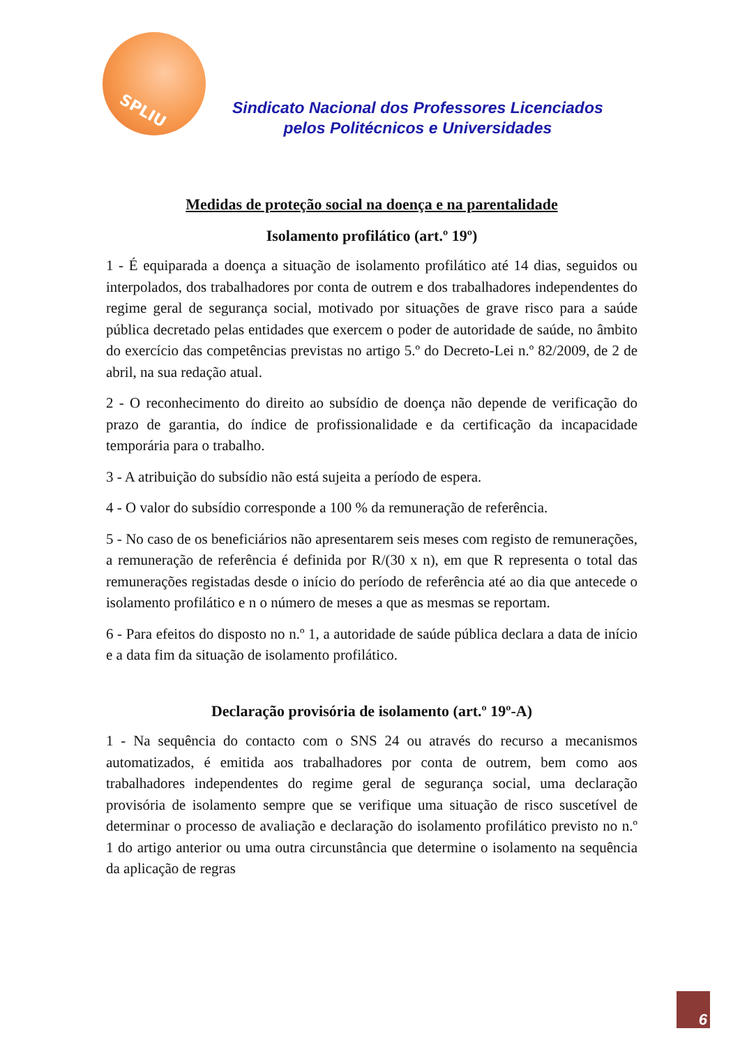SPLIU
Sindicato Nacional dos Professores Licenciados
pelos Politécnicos e Universidades
Medidas de proteção social na doença e na parentalidade
Isolamento profilático (art.º 19º)
1 - É equiparada a doença a situação de isolamento profilático até 14 dias, seguidos ou interpolados, dos trabalhadores por conta de outrem e dos trabalhadores independentes do regime geral de segurança social, motivado por situações de grave risco para a saúde pública decretado pelas entidades que exercem o poder de autoridade de saúde, no âmbito do exercício das competências previstas no artigo 5.º do Decreto-Lei n.º 82/2009, de 2 de abril, na sua redação atual.
2 - O reconhecimento do direito ao subsídio de doença não depende de verificação do prazo de garantia, do índice de profissionalidade e da certificação da incapacidade temporária para o trabalho.
3 - A atribuição do subsídio não está sujeita a período de espera.
4 - O valor do subsídio corresponde a 100 % da remuneração de referência.
5 - No caso de os beneficiários não apresentarem seis meses com registo de remunerações, a remuneração de referência é definida por R/(30 x n), em que R representa o total das remunerações registadas desde o início do período de referência até ao dia que antecede o isolamento profilático e n o número de meses a que as mesmas se reportam.
6 - Para efeitos do disposto no n.º 1, a autoridade de saúde pública declara a data de início e a data fim da situação de isolamento profilático.
Declaração provisória de isolamento (art.º 19º-A)
1 - Na sequência do contacto com o SNS 24 ou através do recurso a mecanismos automatizados, é emitida aos trabalhadores por conta de outrem, bem como aos trabalhadores independentes do regime geral de segurança social, uma declaração provisória de isolamento sempre que se verifique uma situação de risco suscetível de determinar o processo de avaliação e declaração do isolamento profilático previsto no n.º 1 do artigo anterior ou uma outra circunstância que determine o isolamento na sequência da aplicação de regras
6